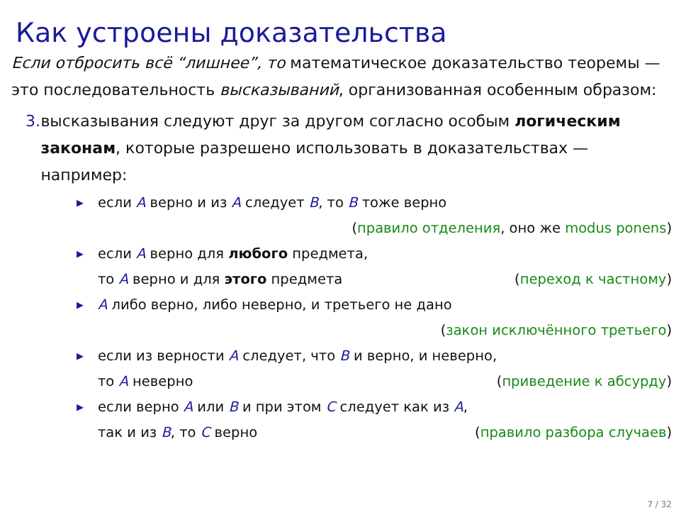Как устроены доказательства
Если отбросить всё “лишнее”, то математическое доказательство теоремы — это последовательность высказываний, организованная особенным образом:
3. высказывания следуют друг за другом согласно особым логическим законам, которые разрешено использовать в доказательствах — например:
▶ если A верно и из A следует B, то B тоже верно
(правило отделения, оно же modus ponens)
▶ если A верно для любого предмета,
то A верно и для этого предмета (переход к частному)
▶ A либо верно, либо неверно, и третьего не дано
(закон исключённого третьего)
▶ если из верности A следует, что B и верно, и неверно,
то A неверно (приведение к абсурду)
▶ если верно A или B и при этом C следует как из A,
так и из B, то C верно (правило разбора случаев)
7 / 32